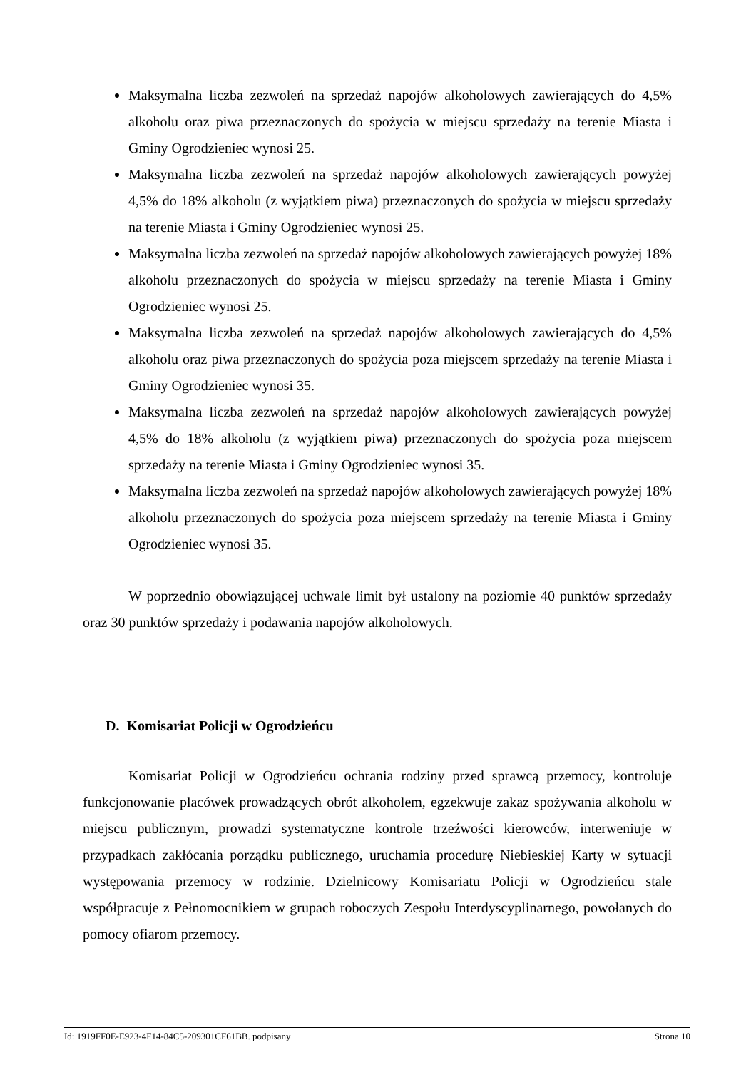Maksymalna liczba zezwoleń na sprzedaż napojów alkoholowych zawierających do 4,5% alkoholu oraz piwa przeznaczonych do spożycia w miejscu sprzedaży na terenie Miasta i Gminy Ogrodzieniec wynosi 25.
Maksymalna liczba zezwoleń na sprzedaż napojów alkoholowych zawierających powyżej 4,5% do 18% alkoholu (z wyjątkiem piwa) przeznaczonych do spożycia w miejscu sprzedaży na terenie Miasta i Gminy Ogrodzieniec wynosi 25.
Maksymalna liczba zezwoleń na sprzedaż napojów alkoholowych zawierających powyżej 18% alkoholu przeznaczonych do spożycia w miejscu sprzedaży na terenie Miasta i Gminy Ogrodzieniec wynosi 25.
Maksymalna liczba zezwoleń na sprzedaż napojów alkoholowych zawierających do 4,5% alkoholu oraz piwa przeznaczonych do spożycia poza miejscem sprzedaży na terenie Miasta i Gminy Ogrodzieniec wynosi 35.
Maksymalna liczba zezwoleń na sprzedaż napojów alkoholowych zawierających powyżej 4,5% do 18% alkoholu (z wyjątkiem piwa) przeznaczonych do spożycia poza miejscem sprzedaży na terenie Miasta i Gminy Ogrodzieniec wynosi 35.
Maksymalna liczba zezwoleń na sprzedaż napojów alkoholowych zawierających powyżej 18% alkoholu przeznaczonych do spożycia poza miejscem sprzedaży na terenie Miasta i Gminy Ogrodzieniec wynosi 35.
W poprzednio obowiązującej uchwale limit był ustalony na poziomie 40 punktów sprzedaży oraz 30 punktów sprzedaży i podawania napojów alkoholowych.
D. Komisariat Policji w Ogrodzieńcu
Komisariat Policji w Ogrodzieńcu ochrania rodziny przed sprawcą przemocy, kontroluje funkcjonowanie placówek prowadzących obrót alkoholem, egzekwuje zakaz spożywania alkoholu w miejscu publicznym, prowadzi systematyczne kontrole trzeźwości kierowców, interweniuje w przypadkach zakłócania porządku publicznego, uruchamia procedurę Niebieskiej Karty w sytuacji występowania przemocy w rodzinie. Dzielnicowy Komisariatu Policji w Ogrodzieńcu stale współpracuje z Pełnomocnikiem w grupach roboczych Zespołu Interdyscyplinarnego, powołanych do pomocy ofiarom przemocy.
Id: 1919FF0E-E923-4F14-84C5-209301CF61BB. podpisany Strona 10